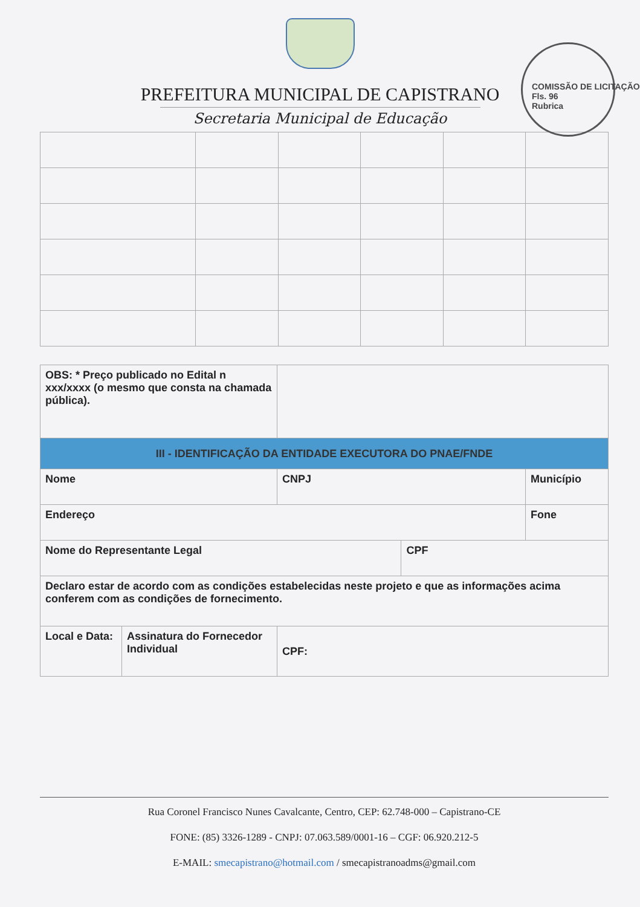PREFEITURA MUNICIPAL DE CAPISTRANO
Secretaria Municipal de Educação
COMISSÃO DE LICITAÇÃO
Fls. 96
Rubrica
| OBS: * Preço publicado no Edital n xxx/xxxx (o mesmo que consta na chamada pública). | | | | |
| III - IDENTIFICAÇÃO DA ENTIDADE EXECUTORA DO PNAE/FNDE | | | | |
| Nome | | CNPJ | | Município |
| Endereço | | | | Fone |
| Nome do Representante Legal | | | CPF | |
| Declaro estar de acordo com as condições estabelecidas neste projeto e que as informações acima conferem com as condições de fornecimento. | | | | |
| Local e Data: | Assinatura do Fornecedor Individual | CPF: | | |
Rua Coronel Francisco Nunes Cavalcante, Centro, CEP: 62.748-000 – Capistrano-CE
FONE: (85) 3326-1289 - CNPJ: 07.063.589/0001-16 – CGF: 06.920.212-5
E-MAIL: smecapistrano@hotmail.com / smecapistranoadms@gmail.com